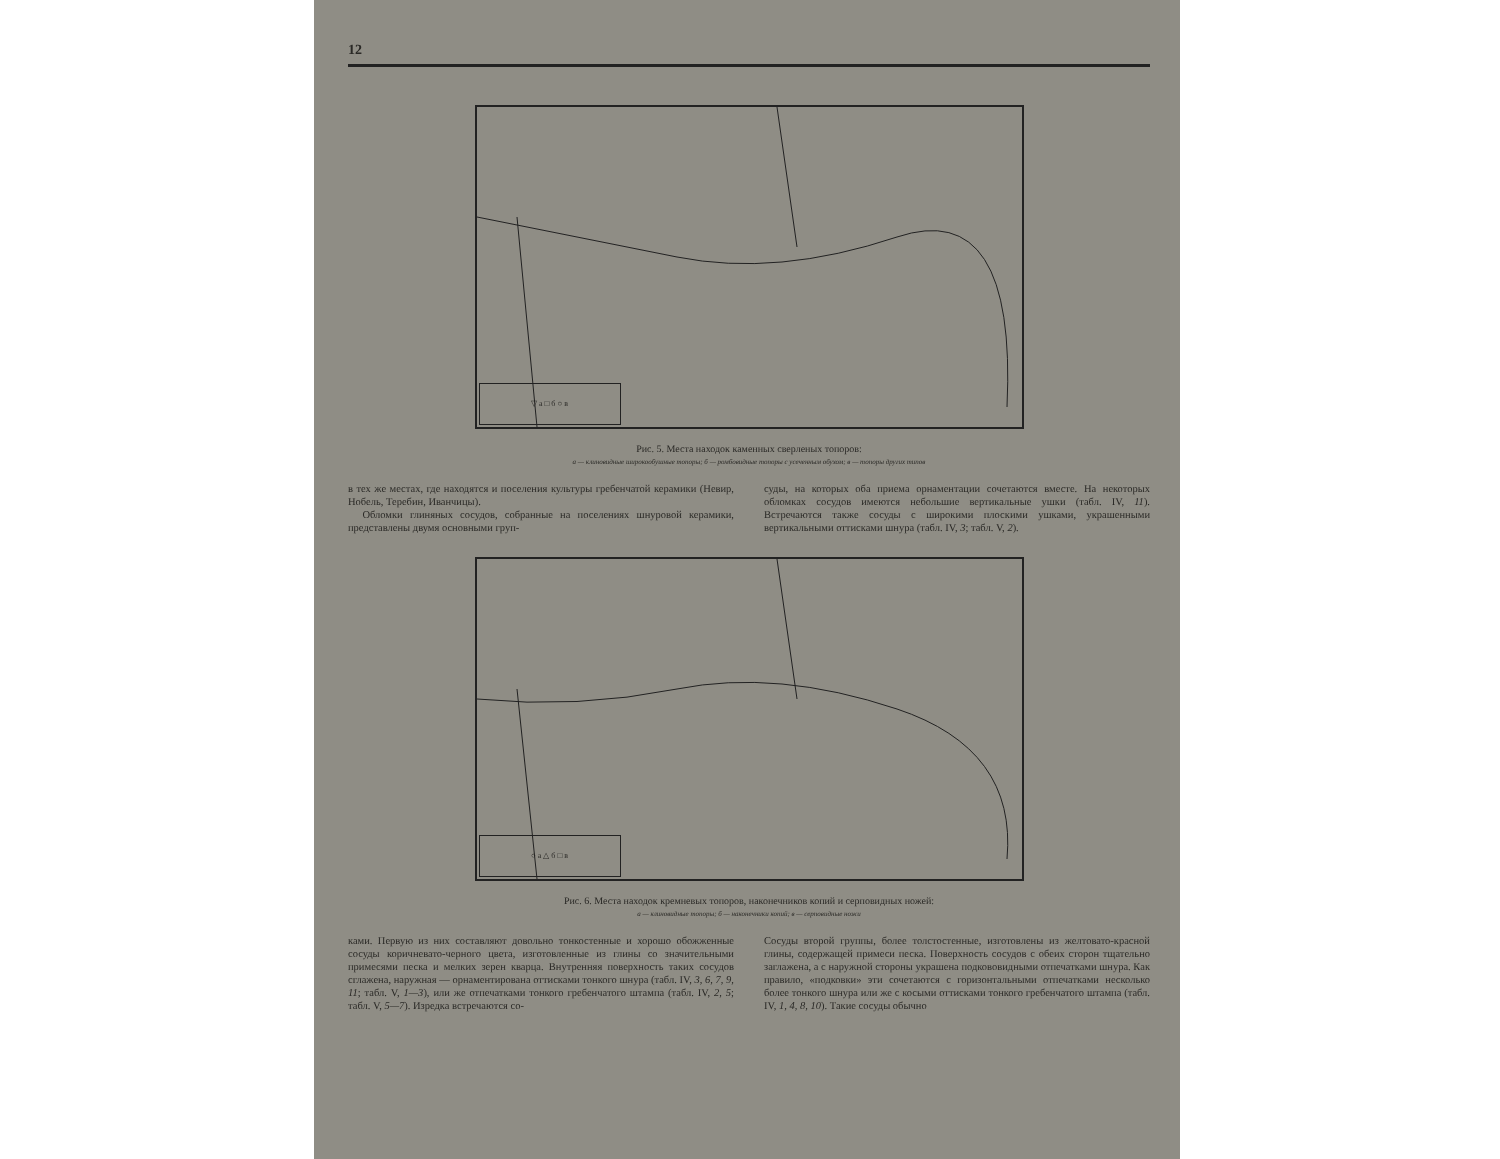12
▽ а □ б ○ в
Рис. 5. Места находок каменных сверленых топоров:
а — клиновидные широкообушные топоры; б — ромбовидные топоры с усеченным обухом; в — топоры других типов
в тех же местах, где находятся и поселения культуры гребенчатой керамики (Невир, Нобель, Теребин, Иванчицы).
Обломки глиняных сосудов, собранные на поселениях шнуровой керамики, представлены двумя основными груп-
суды, на которых оба приема орнаментации сочетаются вместе. На некоторых обломках сосудов имеются небольшие вертикальные ушки (табл. IV, 11). Встречаются также сосуды с широкими плоскими ушками, украшенными вертикальными оттисками шнура (табл. IV, 3; табл. V, 2).
○ а △ б □ в
Рис. 6. Места находок кремневых топоров, наконечников копий и серповидных ножей:
а — клиновидные топоры; б — наконечники копий; в — серповидные ножи
ками. Первую из них составляют довольно тонкостенные и хорошо обожженные сосуды коричневато-черного цвета, изготовленные из глины со значительными примесями песка и мелких зерен кварца. Внутренняя поверхность таких сосудов сглажена, наружная — орнаментирована оттисками тонкого шнура (табл. IV, 3, 6, 7, 9, 11; табл. V, 1—3), или же отпечатками тонкого гребенчатого штампа (табл. IV, 2, 5; табл. V, 5—7). Изредка встречаются со-
Сосуды второй группы, более толстостенные, изготовлены из желтовато-красной глины, содержащей примеси песка. Поверхность сосудов с обеих сторон тщательно заглажена, а с наружной стороны украшена подкововидными отпечатками шнура. Как правило, «подковки» эти сочетаются с горизонтальными отпечатками несколько более тонкого шнура или же с косыми оттисками тонкого гребенчатого штампа (табл. IV, 1, 4, 8, 10). Такие сосуды обычно